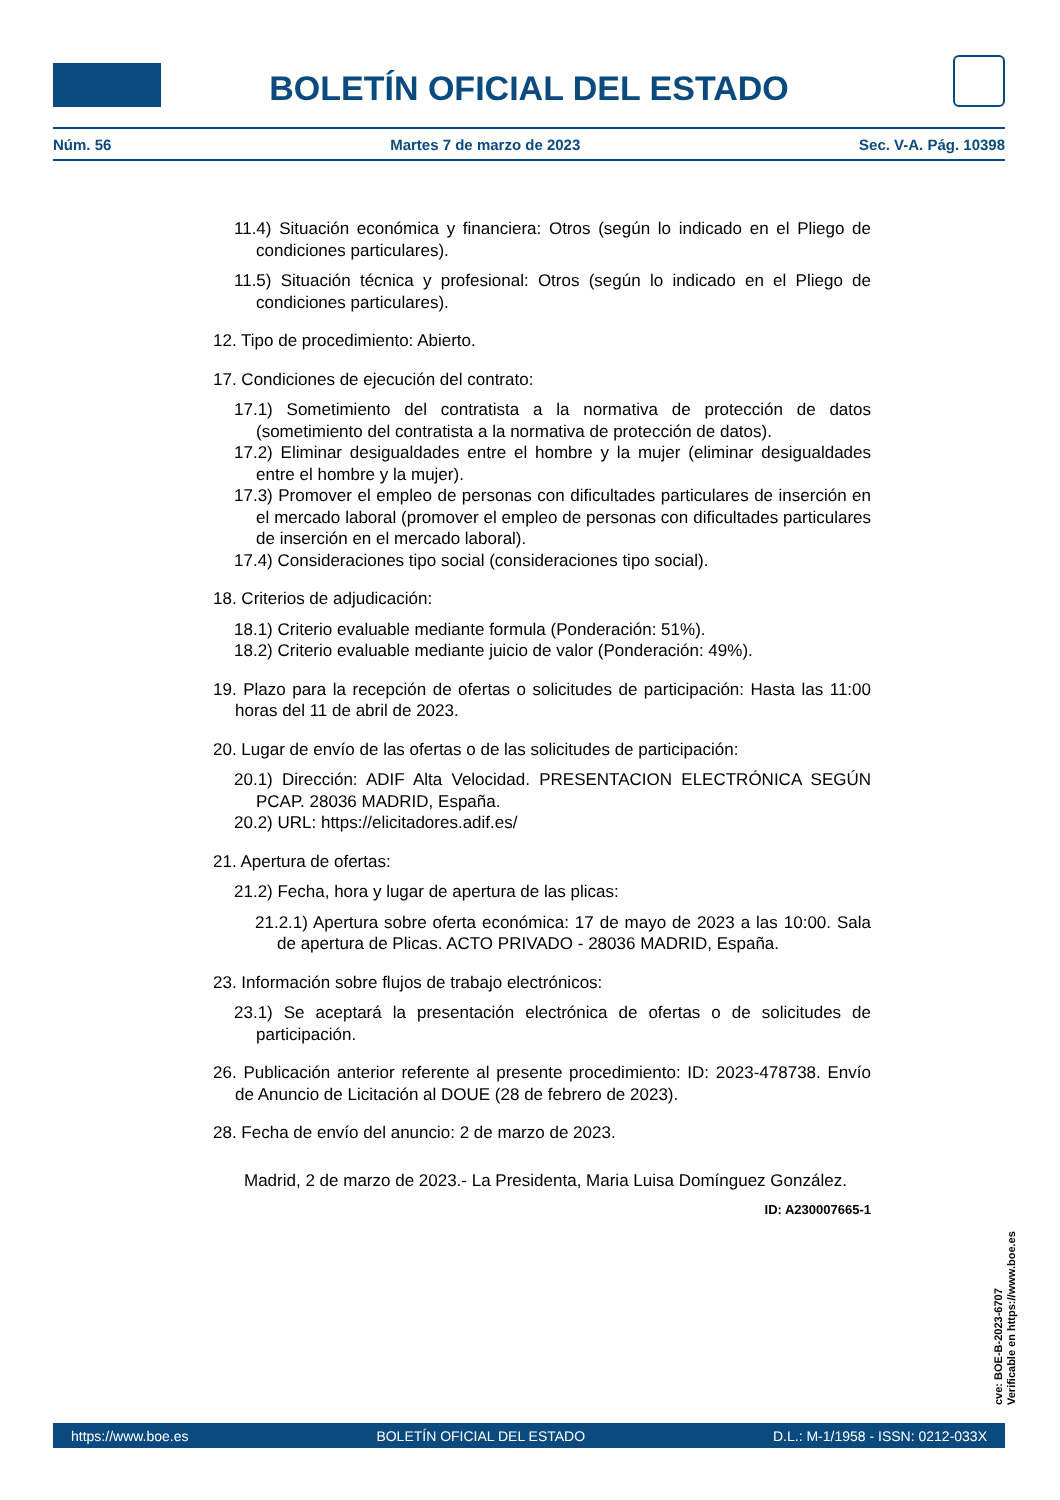BOLETÍN OFICIAL DEL ESTADO
Núm. 56 Martes 7 de marzo de 2023 Sec. V-A. Pág. 10398
11.4) Situación económica y financiera: Otros (según lo indicado en el Pliego de condiciones particulares).
11.5) Situación técnica y profesional: Otros (según lo indicado en el Pliego de condiciones particulares).
12. Tipo de procedimiento: Abierto.
17. Condiciones de ejecución del contrato:
17.1) Sometimiento del contratista a la normativa de protección de datos (sometimiento del contratista a la normativa de protección de datos).
17.2) Eliminar desigualdades entre el hombre y la mujer (eliminar desigualdades entre el hombre y la mujer).
17.3) Promover el empleo de personas con dificultades particulares de inserción en el mercado laboral (promover el empleo de personas con dificultades particulares de inserción en el mercado laboral).
17.4) Consideraciones tipo social (consideraciones tipo social).
18. Criterios de adjudicación:
18.1) Criterio evaluable mediante formula (Ponderación: 51%).
18.2) Criterio evaluable mediante juicio de valor (Ponderación: 49%).
19. Plazo para la recepción de ofertas o solicitudes de participación: Hasta las 11:00 horas del 11 de abril de 2023.
20. Lugar de envío de las ofertas o de las solicitudes de participación:
20.1) Dirección: ADIF Alta Velocidad. PRESENTACION ELECTRÓNICA SEGÚN PCAP. 28036 MADRID, España.
20.2) URL: https://elicitadores.adif.es/
21. Apertura de ofertas:
21.2) Fecha, hora y lugar de apertura de las plicas:
21.2.1) Apertura sobre oferta económica: 17 de mayo de 2023 a las 10:00. Sala de apertura de Plicas. ACTO PRIVADO - 28036 MADRID, España.
23. Información sobre flujos de trabajo electrónicos:
23.1) Se aceptará la presentación electrónica de ofertas o de solicitudes de participación.
26. Publicación anterior referente al presente procedimiento: ID: 2023-478738. Envío de Anuncio de Licitación al DOUE (28 de febrero de 2023).
28. Fecha de envío del anuncio: 2 de marzo de 2023.
Madrid, 2 de marzo de 2023.- La Presidenta, Maria Luisa Domínguez González.
ID: A230007665-1
cve: BOE-B-2023-6707
Verificable en https://www.boe.es
https://www.boe.es BOLETÍN OFICIAL DEL ESTADO D.L.: M-1/1958 - ISSN: 0212-033X